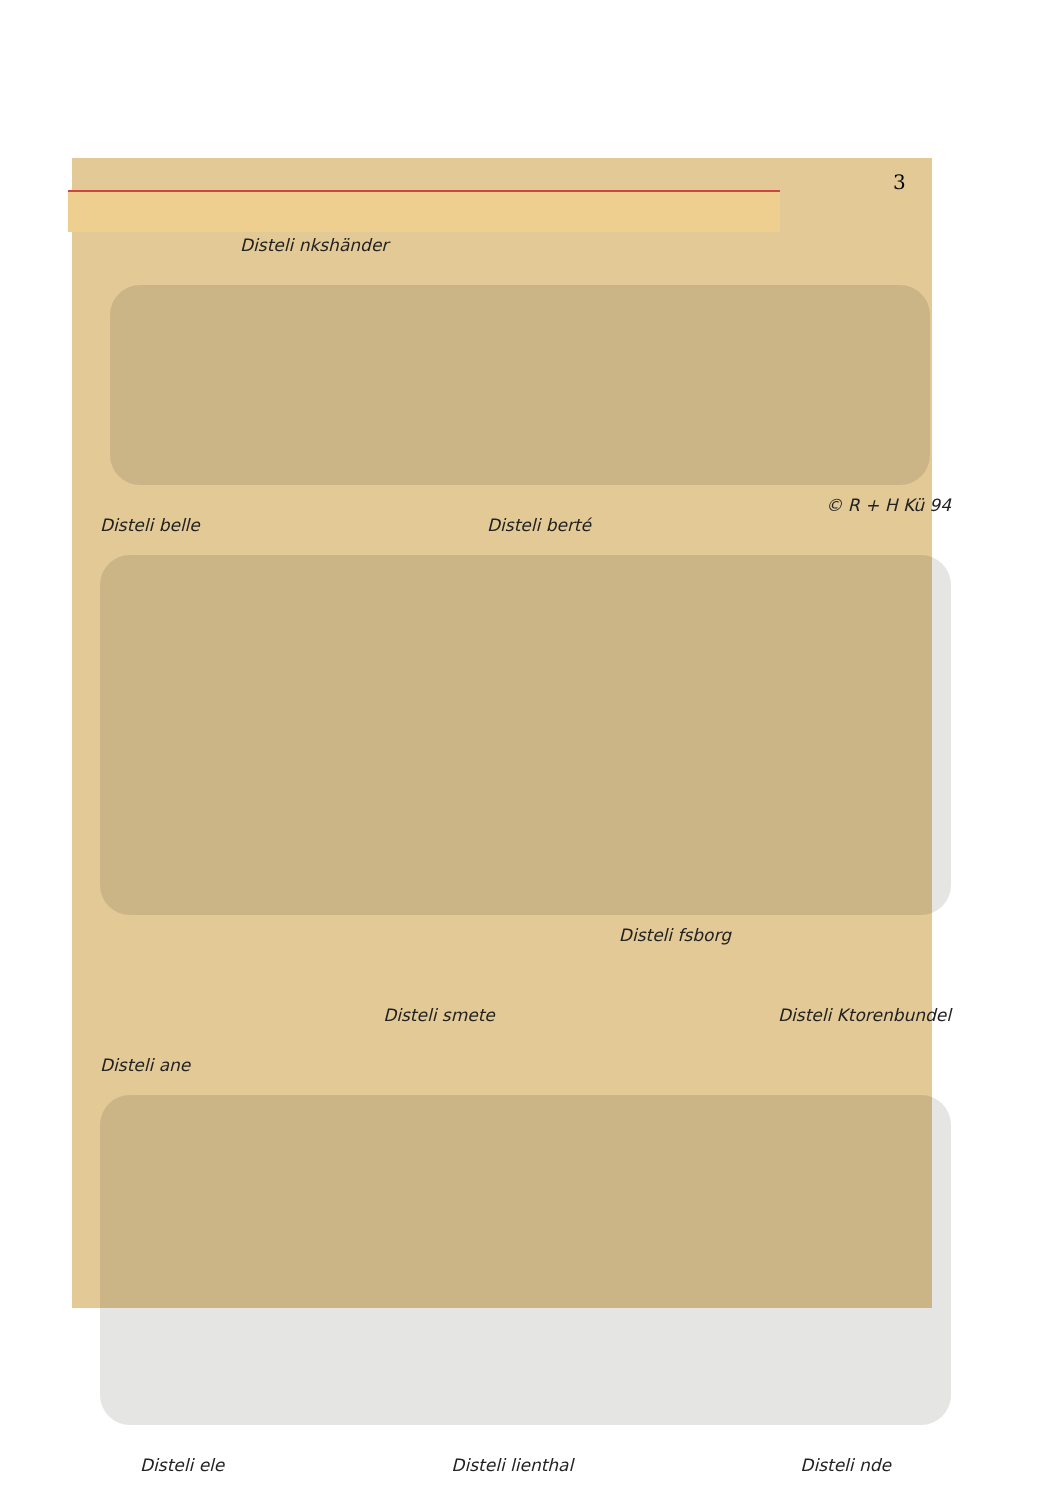3
Disteli nkshänder
Disteli belle Disteli berté
© R + H Kü 94
Disteli fsborg
Disteli smete Disteli Ktorenbundel
Disteli ane
Disteli ele Disteli lienthal Disteli nde